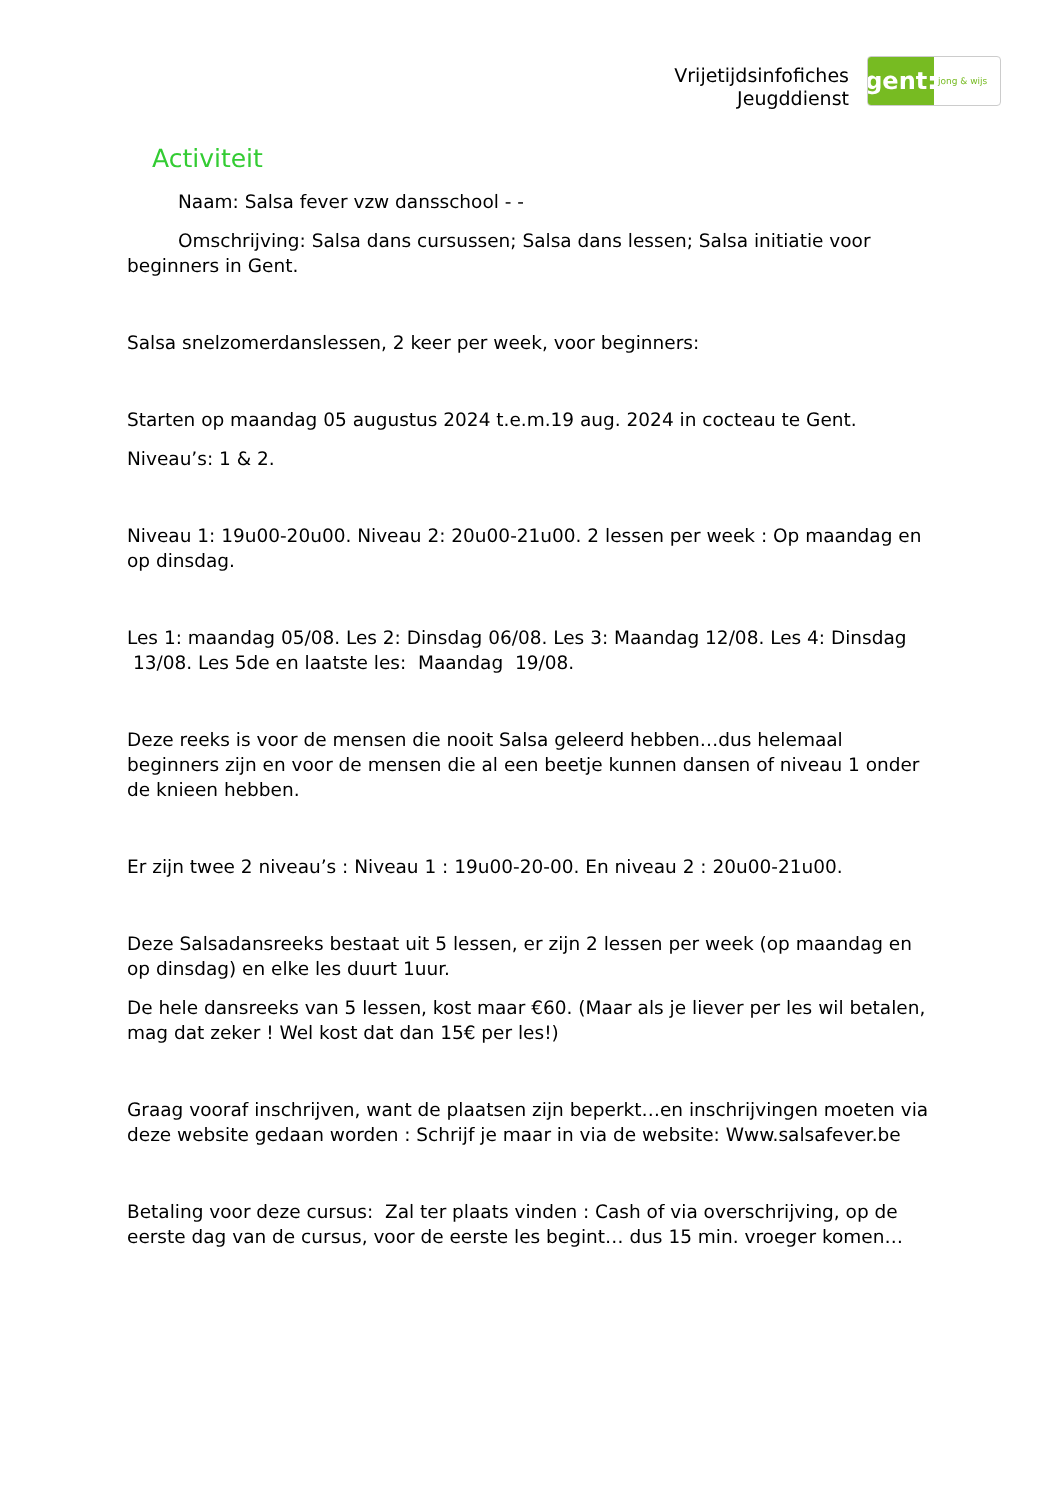Vrijetijdsinfofiches
Jeugddienst
gent:
jong & wijs
Activiteit
Naam: Salsa fever vzw dansschool - -
Omschrijving: Salsa dans cursussen; Salsa dans lessen; Salsa initiatie voor beginners in Gent.
Salsa snelzomerdanslessen, 2 keer per week, voor beginners:
Starten op maandag 05 augustus 2024 t.e.m.19 aug. 2024 in cocteau te Gent.
Niveau’s: 1 & 2.
Niveau 1: 19u00-20u00. Niveau 2: 20u00-21u00. 2 lessen per week : Op maandag en op dinsdag.
Les 1: maandag 05/08. Les 2: Dinsdag 06/08. Les 3: Maandag 12/08. Les 4: Dinsdag 13/08. Les 5de en laatste les: Maandag 19/08.
Deze reeks is voor de mensen die nooit Salsa geleerd hebben…dus helemaal beginners zijn en voor de mensen die al een beetje kunnen dansen of niveau 1 onder de knieen hebben.
Er zijn twee 2 niveau’s : Niveau 1 : 19u00-20-00. En niveau 2 : 20u00-21u00.
Deze Salsadansreeks bestaat uit 5 lessen, er zijn 2 lessen per week (op maandag en op dinsdag) en elke les duurt 1uur.
De hele dansreeks van 5 lessen, kost maar €60. (Maar als je liever per les wil betalen, mag dat zeker ! Wel kost dat dan 15€ per les!)
Graag vooraf inschrijven, want de plaatsen zijn beperkt…en inschrijvingen moeten via deze website gedaan worden : Schrijf je maar in via de website: Www.salsafever.be
Betaling voor deze cursus: Zal ter plaats vinden : Cash of via overschrijving, op de eerste dag van de cursus, voor de eerste les begint… dus 15 min. vroeger komen…